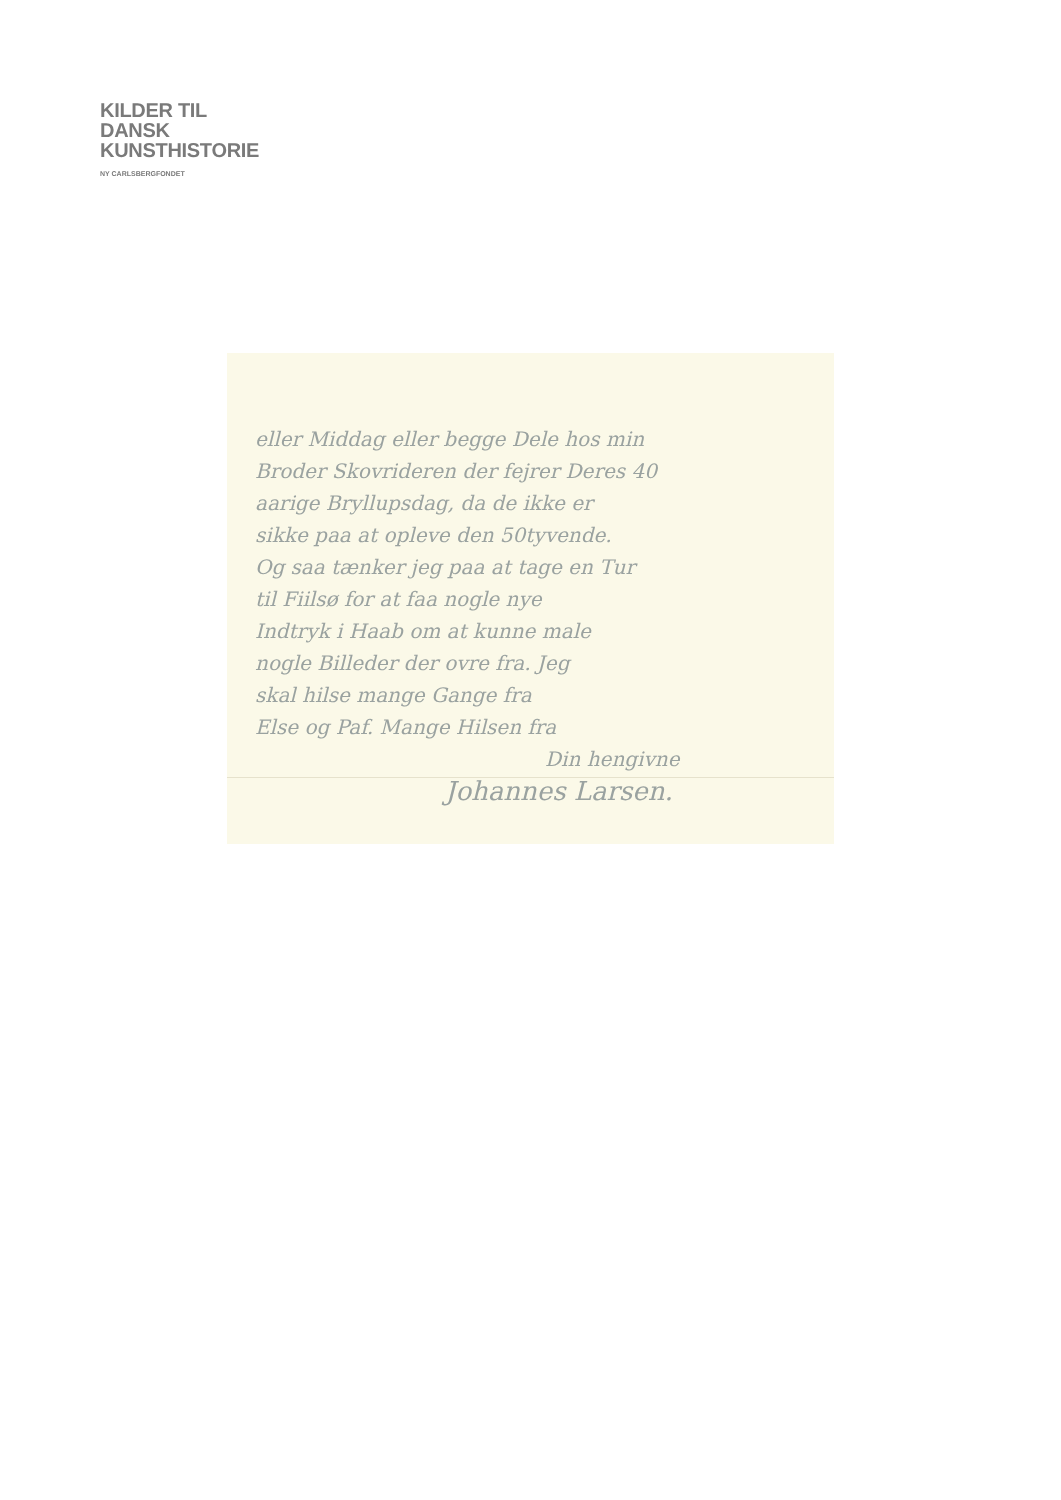KILDER TIL
DANSK
KUNSTHISTORIE
NY CARLSBERGFONDET
eller Middag eller begge Dele hos min
Broder Skovrideren der fejrer Deres 40
aarige Bryllupsdag, da de ikke er
sikke paa at opleve den 50tyvende.
Og saa tænker jeg paa at tage en Tur
til Fiilsø for at faa nogle nye
Indtryk i Haab om at kunne male
nogle Billeder der ovre fra. Jeg
skal hilse mange Gange fra
Else og Paf. Mange Hilsen fra
Din hengivne
Johannes Larsen.